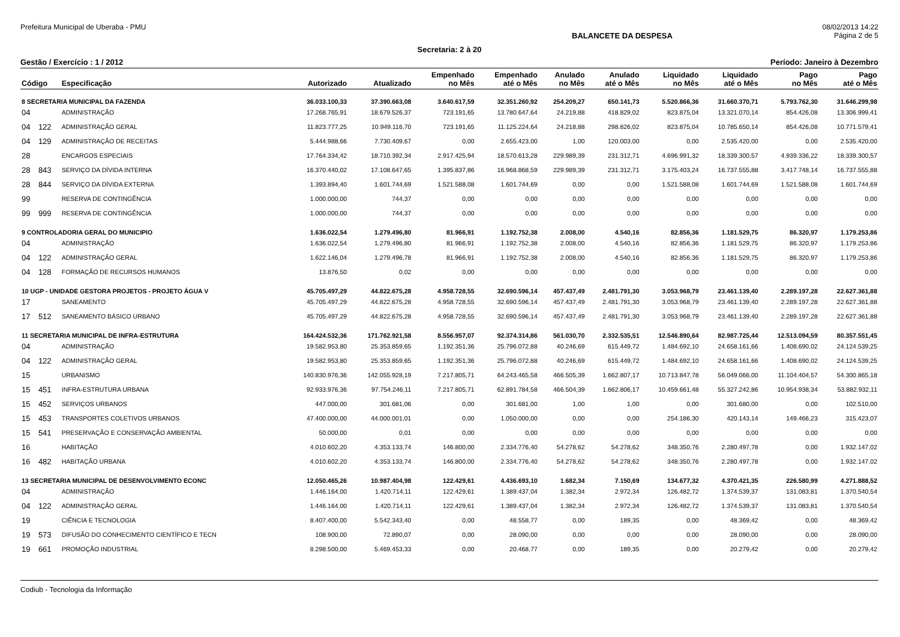Prefeitura Municipal de Uberaba - PMU 08/02/2013 14:22
BALANCETE DA DESPESA Página 2 de 5
Secretaria: 2 à 20
Gestão / Exercício : 1 / 2012 Período: Janeiro à Dezembro
| Código | | Especificação | Autorizado | Atualizado | Empenhado no Mês | Empenhado até o Mês | Anulado no Mês | Anulado até o Mês | Liquidado no Mês | Liquidado até o Mês | Pago no Mês | Pago até o Mês |
| --- | --- | --- | --- | --- | --- | --- | --- | --- | --- | --- | --- | --- |
| 8 SECRETARIA MUNICIPAL DA FAZENDA | | | 36.033.100,33 | 37.390.663,08 | 3.640.617,59 | 32.351.260,92 | 254.209,27 | 650.141,73 | 5.520.866,36 | 31.660.370,71 | 5.793.762,30 | 31.646.299,98 |
| 04 | | ADMINISTRAÇÃO | 17.268.765,91 | 18.679.526,37 | 723.191,65 | 13.780.647,64 | 24.219,88 | 418.829,02 | 823.875,04 | 13.321.070,14 | 854.426,08 | 13.306.999,41 |
| 04 | 122 | ADMINISTRAÇÃO GERAL | 11.823.777,25 | 10.949.116,70 | 723.191,65 | 11.125.224,64 | 24.218,88 | 298.826,02 | 823.875,04 | 10.785.650,14 | 854.426,08 | 10.771.579,41 |
| 04 | 129 | ADMINISTRAÇÃO DE RECEITAS | 5.444.988,66 | 7.730.409,67 | 0,00 | 2.655.423,00 | 1,00 | 120.003,00 | 0,00 | 2.535.420,00 | 0,00 | 2.535.420,00 |
| 28 | | ENCARGOS ESPECIAIS | 17.764.334,42 | 18.710.392,34 | 2.917.425,94 | 18.570.613,28 | 229.989,39 | 231.312,71 | 4.696.991,32 | 18.339.300,57 | 4.939.336,22 | 18.339.300,57 |
| 28 | 843 | SERVIÇO DA DÍVIDA INTERNA | 16.370.440,02 | 17.108.647,65 | 1.395.837,86 | 16.968.868,59 | 229.989,39 | 231.312,71 | 3.175.403,24 | 16.737.555,88 | 3.417.748,14 | 16.737.555,88 |
| 28 | 844 | SERVIÇO DA DÍVIDA EXTERNA | 1.393.894,40 | 1.601.744,69 | 1.521.588,08 | 1.601.744,69 | 0,00 | 0,00 | 1.521.588,08 | 1.601.744,69 | 1.521.588,08 | 1.601.744,69 |
| 99 | | RESERVA DE CONTINGÊNCIA | 1.000.000,00 | 744,37 | 0,00 | 0,00 | 0,00 | 0,00 | 0,00 | 0,00 | 0,00 | 0,00 |
| 99 | 999 | RESERVA DE CONTINGÊNCIA | 1.000.000,00 | 744,37 | 0,00 | 0,00 | 0,00 | 0,00 | 0,00 | 0,00 | 0,00 | 0,00 |
| 9 CONTROLADORIA GERAL DO MUNICIPIO | | | 1.636.022,54 | 1.279.496,80 | 81.966,91 | 1.192.752,38 | 2.008,00 | 4.540,16 | 82.856,36 | 1.181.529,75 | 86.320,97 | 1.179.253,86 |
| 04 | | ADMINISTRAÇÃO | 1.636.022,54 | 1.279.496,80 | 81.966,91 | 1.192.752,38 | 2.008,00 | 4.540,16 | 82.856,36 | 1.181.529,75 | 86.320,97 | 1.179.253,86 |
| 04 | 122 | ADMINISTRAÇÃO GERAL | 1.622.146,04 | 1.279.496,78 | 81.966,91 | 1.192.752,38 | 2.008,00 | 4.540,16 | 82.856,36 | 1.181.529,75 | 86.320,97 | 1.179.253,86 |
| 04 | 128 | FORMAÇÃO DE RECURSOS HUMANOS | 13.876,50 | 0,02 | 0,00 | 0,00 | 0,00 | 0,00 | 0,00 | 0,00 | 0,00 | 0,00 |
| 10 UGP - UNIDADE GESTORA PROJETOS - PROJETO ÁGUA V | | | 45.705.497,29 | 44.822.675,28 | 4.958.728,55 | 32.690.596,14 | 457.437,49 | 2.481.791,30 | 3.053.968,79 | 23.461.139,40 | 2.289.197,28 | 22.627.361,88 |
| 17 | | SANEAMENTO | 45.705.497,29 | 44.822.675,28 | 4.958.728,55 | 32.690.596,14 | 457.437,49 | 2.481.791,30 | 3.053.968,79 | 23.461.139,40 | 2.289.197,28 | 22.627.361,88 |
| 17 | 512 | SANEAMENTO BÁSICO URBANO | 45.705.497,29 | 44.822.675,28 | 4.958.728,55 | 32.690.596,14 | 457.437,49 | 2.481.791,30 | 3.053.968,79 | 23.461.139,40 | 2.289.197,28 | 22.627.361,88 |
| 11 SECRETARIA MUNICIPAL DE INFRA-ESTRUTURA | | | 164.424.532,36 | 171.762.921,58 | 8.556.957,07 | 92.374.314,86 | 561.030,70 | 2.332.535,51 | 12.546.890,64 | 82.987.725,44 | 12.513.094,59 | 80.357.551,45 |
| 04 | | ADMINISTRAÇÃO | 19.582.953,80 | 25.353.859,65 | 1.192.351,36 | 25.796.072,88 | 40.246,69 | 615.449,72 | 1.484.692,10 | 24.658.161,66 | 1.408.690,02 | 24.124.539,25 |
| 04 | 122 | ADMINISTRAÇÃO GERAL | 19.582.953,80 | 25.353.859,65 | 1.192.351,36 | 25.796.072,88 | 40.246,69 | 615.449,72 | 1.484.692,10 | 24.658.161,66 | 1.408.690,02 | 24.124.539,25 |
| 15 | | URBANISMO | 140.830.976,36 | 142.055.928,19 | 7.217.805,71 | 64.243.465,58 | 466.505,39 | 1.662.807,17 | 10.713.847,78 | 56.049.066,00 | 11.104.404,57 | 54.300.865,18 |
| 15 | 451 | INFRA-ESTRUTURA URBANA | 92.933.976,36 | 97.754.246,11 | 7.217.805,71 | 62.891.784,58 | 466.504,39 | 1.662.806,17 | 10.459.661,48 | 55.327.242,86 | 10.954.938,34 | 53.882.932,11 |
| 15 | 452 | SERVIÇOS URBANOS | 447.000,00 | 301.681,06 | 0,00 | 301.681,00 | 1,00 | 1,00 | 0,00 | 301.680,00 | 0,00 | 102.510,00 |
| 15 | 453 | TRANSPORTES COLETIVOS URBANOS | 47.400.000,00 | 44.000.001,01 | 0,00 | 1.050.000,00 | 0,00 | 0,00 | 254.186,30 | 420.143,14 | 149.466,23 | 315.423,07 |
| 15 | 541 | PRESERVAÇÃO E CONSERVAÇÃO AMBIENTAL | 50.000,00 | 0,01 | 0,00 | 0,00 | 0,00 | 0,00 | 0,00 | 0,00 | 0,00 | 0,00 |
| 16 | | HABITAÇÃO | 4.010.602,20 | 4.353.133,74 | 146.800,00 | 2.334.776,40 | 54.278,62 | 54.278,62 | 348.350,76 | 2.280.497,78 | 0,00 | 1.932.147,02 |
| 16 | 482 | HABITAÇÃO URBANA | 4.010.602,20 | 4.353.133,74 | 146.800,00 | 2.334.776,40 | 54.278,62 | 54.278,62 | 348.350,76 | 2.280.497,78 | 0,00 | 1.932.147,02 |
| 13 SECRETARIA MUNICIPAL DE DESENVOLVIMENTO ECONC | | | 12.050.465,26 | 10.987.404,98 | 122.429,61 | 4.436.693,10 | 1.682,34 | 7.150,69 | 134.677,32 | 4.370.421,35 | 226.580,99 | 4.271.888,52 |
| 04 | | ADMINISTRAÇÃO | 1.446.164,00 | 1.420.714,11 | 122.429,61 | 1.389.437,04 | 1.382,34 | 2.972,34 | 126.482,72 | 1.374.539,37 | 131.083,81 | 1.370.540,54 |
| 04 | 122 | ADMINISTRAÇÃO GERAL | 1.446.164,00 | 1.420.714,11 | 122.429,61 | 1.389.437,04 | 1.382,34 | 2.972,34 | 126.482,72 | 1.374.539,37 | 131.083,81 | 1.370.540,54 |
| 19 | | CIÊNCIA E TECNOLOGIA | 8.407.400,00 | 5.542.343,40 | 0,00 | 48.558,77 | 0,00 | 189,35 | 0,00 | 48.369,42 | 0,00 | 48.369,42 |
| 19 | 573 | DIFUSÃO DO CONHECIMENTO CIENTÍFICO E TECN | 108.900,00 | 72.890,07 | 0,00 | 28.090,00 | 0,00 | 0,00 | 0,00 | 28.090,00 | 0,00 | 28.090,00 |
| 19 | 661 | PROMOÇÃO INDUSTRIAL | 8.298.500,00 | 5.469.453,33 | 0,00 | 20.468,77 | 0,00 | 189,35 | 0,00 | 20.279,42 | 0,00 | 20.279,42 |
Codiub - Tecnologia da Informação